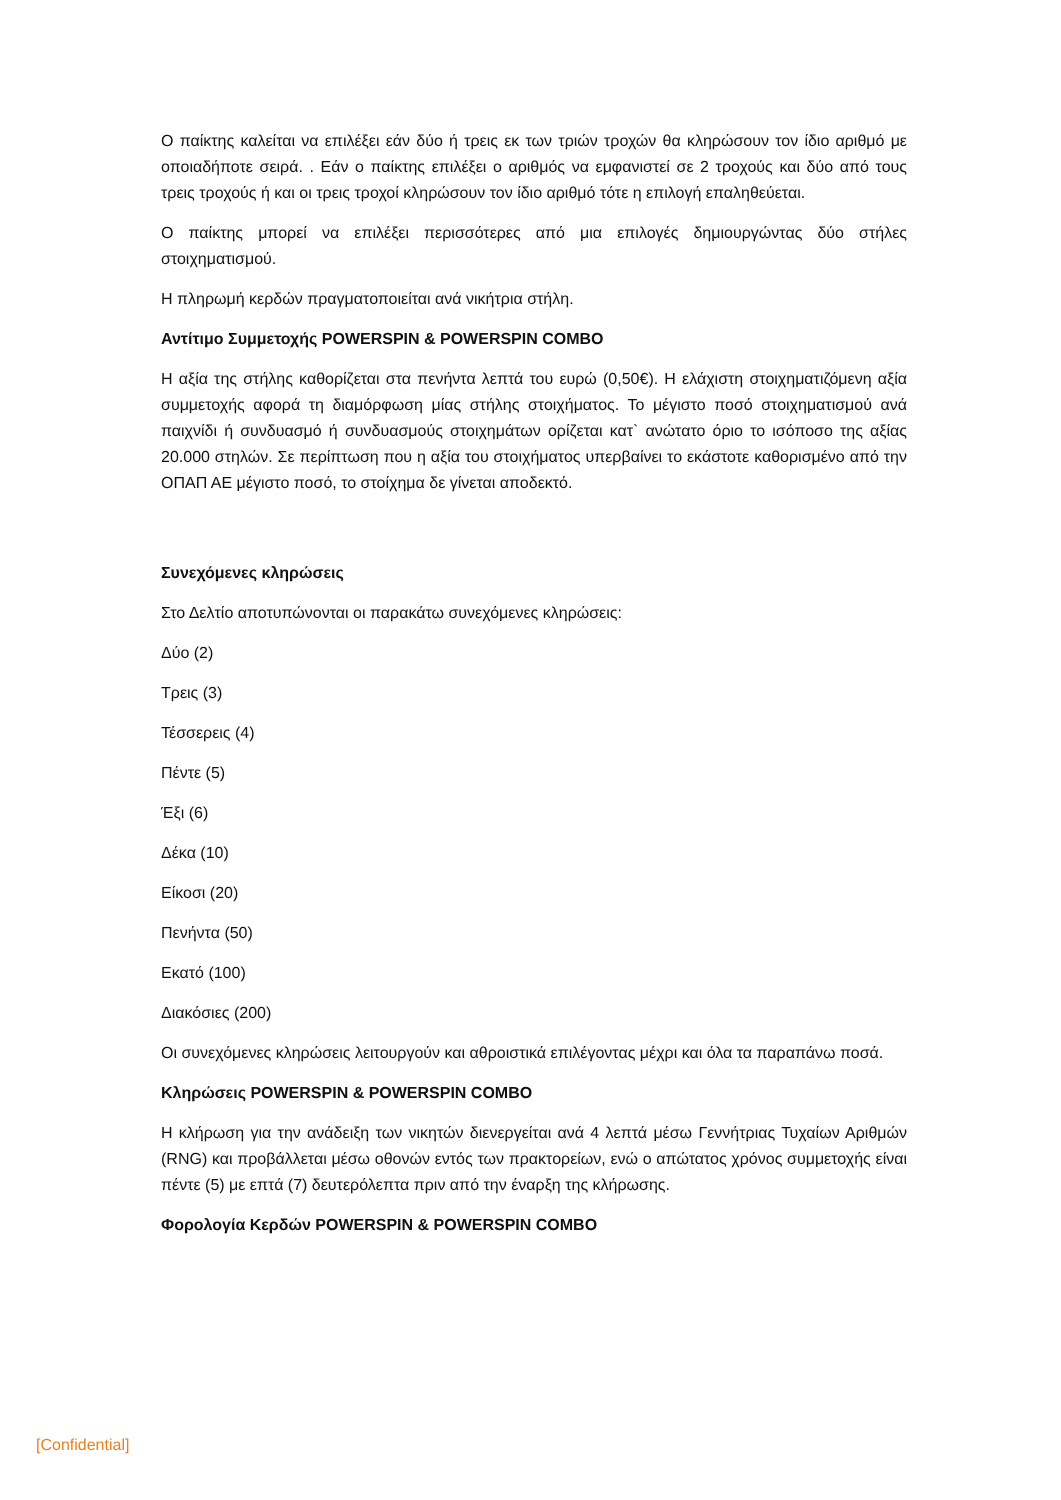Ο παίκτης καλείται να επιλέξει εάν δύο ή τρεις εκ των τριών τροχών θα κληρώσουν τον ίδιο αριθμό με οποιαδήποτε σειρά. . Εάν ο παίκτης επιλέξει ο αριθμός να εμφανιστεί σε 2 τροχούς και δύο από τους τρεις τροχούς ή και οι τρεις τροχοί κληρώσουν τον ίδιο αριθμό τότε η επιλογή επαληθεύεται.
Ο παίκτης μπορεί να επιλέξει περισσότερες από μια επιλογές δημιουργώντας δύο στήλες στοιχηματισμού.
Η πληρωμή κερδών πραγματοποιείται ανά νικήτρια στήλη.
Αντίτιμο Συμμετοχής POWERSPIN & POWERSPIN COMBO
Η αξία της στήλης καθορίζεται στα πενήντα λεπτά του ευρώ (0,50€). Η ελάχιστη στοιχηματιζόμενη αξία συμμετοχής αφορά τη διαμόρφωση μίας στήλης στοιχήματος. Το μέγιστο ποσό στοιχηματισμού ανά παιχνίδι ή συνδυασμό ή συνδυασμούς στοιχημάτων ορίζεται κατ` ανώτατο όριο το ισόποσο της αξίας 20.000 στηλών. Σε περίπτωση που η αξία του στοιχήματος υπερβαίνει το εκάστοτε καθορισμένο από την ΟΠΑΠ ΑΕ μέγιστο ποσό, το στοίχημα δε γίνεται αποδεκτό.
Συνεχόμενες κληρώσεις
Στο Δελτίο αποτυπώνονται οι παρακάτω συνεχόμενες κληρώσεις:
Δύο (2)
Τρεις (3)
Τέσσερεις (4)
Πέντε (5)
Έξι (6)
Δέκα (10)
Είκοσι (20)
Πενήντα (50)
Εκατό (100)
Διακόσιες (200)
Οι συνεχόμενες κληρώσεις λειτουργούν και αθροιστικά επιλέγοντας μέχρι και όλα τα παραπάνω ποσά.
Κληρώσεις POWERSPIN & POWERSPIN COMBO
Η κλήρωση για την ανάδειξη των νικητών διενεργείται ανά 4 λεπτά μέσω Γεννήτριας Τυχαίων Αριθμών (RNG) και προβάλλεται μέσω οθονών εντός των πρακτορείων, ενώ ο απώτατος χρόνος συμμετοχής είναι πέντε (5) με επτά (7) δευτερόλεπτα πριν από την έναρξη της κλήρωσης.
Φορολογία Κερδών POWERSPIN & POWERSPIN COMBO
[Confidential]